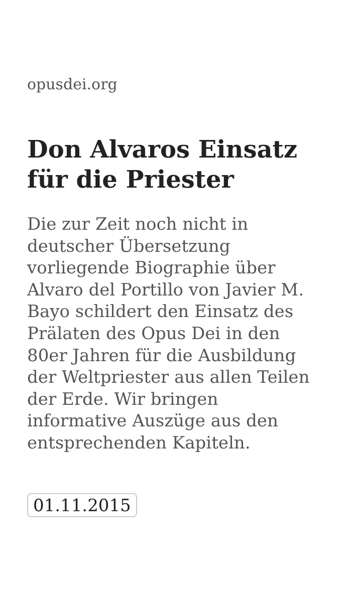opusdei.org
Don Alvaros Einsatz für die Priester
Die zur Zeit noch nicht in deutscher Übersetzung vorliegende Biographie über Alvaro del Portillo von Javier M. Bayo schildert den Einsatz des Prälaten des Opus Dei in den 80er Jahren für die Ausbildung der Weltpriester aus allen Teilen der Erde. Wir bringen informative Auszüge aus den entsprechenden Kapiteln.
01.11.2015